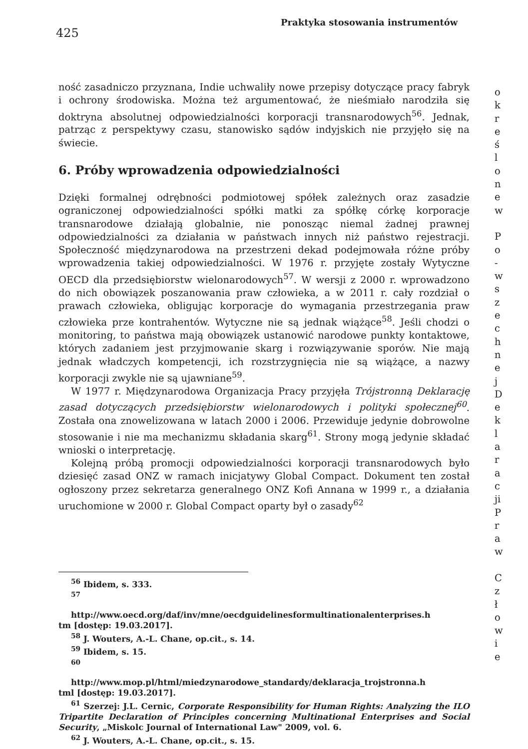425
Praktyka stosowania instrumentów
ność zasadniczo przyznana, Indie uchwaliły nowe przepisy dotyczące pracy fabryk i ochrony środowiska. Można też argumentować, że nieśmiało narodziła się doktryna absolutnej odpowiedzialności korporacji transnarodowych<sup>56</sup>. Jednak, patrząc z perspektywy czasu, stanowisko sądów indyjskich nie przyjęło się na świecie.
6. Próby wprowadzenia odpowiedzialności
Dzięki formalnej odrębności podmiotowej spółek zależnych oraz zasadzie ograniczonej odpowiedzialności spółki matki za spółkę córkę korporacje transnarodowe działają globalnie, nie ponosząc niemal żadnej prawnej odpowiedzialności za działania w państwach innych niż państwo rejestracji. Społeczność międzynarodowa na przestrzeni dekad podejmowała różne próby wprowadzenia takiej odpowiedzialności. W 1976 r. przyjęte zostały Wytyczne OECD dla przedsiębiorstw wielonarodowych<sup>57</sup>. W wersji z 2000 r. wprowadzono do nich obowiązek poszanowania praw człowieka, a w 2011 r. cały rozdział o prawach człowieka, obligując korporacje do wymagania przestrzegania praw człowieka prze kontrahentów. Wytyczne nie są jednak wiążące<sup>58</sup>. Jeśli chodzi o monitoring, to państwa mają obowiązek ustanowić narodowe punkty kontaktowe, których zadaniem jest przyjmowanie skarg i rozwiązywanie sporów. Nie mają jednak władczych kompetencji, ich rozstrzygnięcia nie są wiążące, a nazwy korporacji zwykle nie są ujawniane<sup>59</sup>.
W 1977 r. Międzynarodowa Organizacja Pracy przyjęła Trójstronną Deklarację zasad dotyczących przedsiębiorstw wielonarodowych i polityki społecznej<sup>60</sup>. Została ona znowelizowana w latach 2000 i 2006. Przewiduje jedynie dobrowolne stosowanie i nie ma mechanizmu składania skarg<sup>61</sup>. Strony mogą jedynie składać wnioski o interpretację.
Kolejną próbą promocji odpowiedzialności korporacji transnarodowych było dziesięć zasad ONZ w ramach inicjatywy Global Compact. Dokument ten został ogłoszony przez sekretarza generalnego ONZ Kofi Annana w 1999 r., a działania uruchomione w 2000 r. Global Compact oparty był o zasady<sup>62</sup>
<sup>56</sup> Ibidem, s. 333.
<sup>57</sup>
http://www.oecd.org/daf/inv/mne/oecdguidelinesformultinationalenterprises.h
tm [dostęp: 19.03.2017].
<sup>58</sup> J. Wouters, A.-L. Chane, op.cit., s. 14.
<sup>59</sup> Ibidem, s. 15.
<sup>60</sup>
http://www.mop.pl/html/miedzynarodowe_standardy/deklaracja_trojstronna.h
tml [dostęp: 19.03.2017].
<sup>61</sup> Szerzej: J.L. Cernic, Corporate Responsibility for Human Rights: Analyzing the ILO Tripartite Declaration of Principles concerning Multinational Enterprises and Social Security, „Miskolc Journal of International Law" 2009, vol. 6.
<sup>62</sup> J. Wouters, A.-L. Chane, op.cit., s. 15.
o
k
r
e
ś
l
o
n
e
w
P
o
-
w
s
z
e
c
h
n
e
j
D
e
k
l
a
r
a
c
ji
P
r
a
w
C
z
ł
o
w
i
e